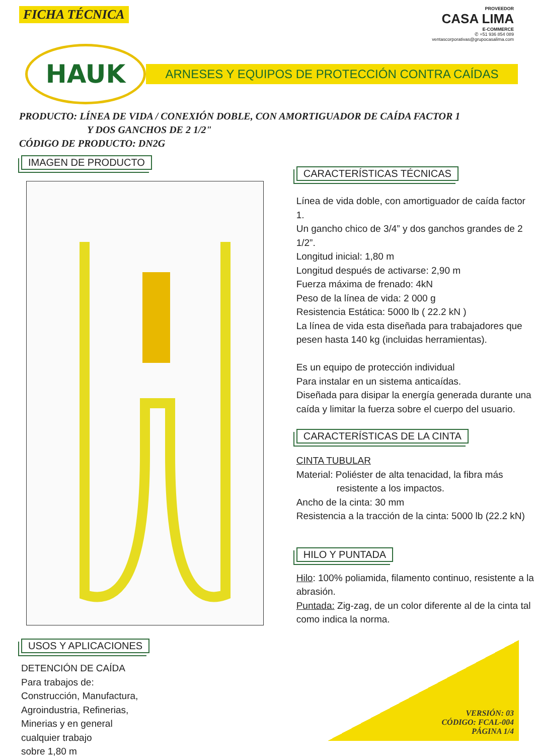FICHA TÉCNICA
PROVEEDOR
CASA LIMA
E-COMMERCE
✆ +51 936 854 089
ventascorporativas@grupocasalima.com
HAUK
ARNESES Y EQUIPOS DE PROTECCIÓN CONTRA CAÍDAS
PRODUCTO: LÍNEA DE VIDA / CONEXIÓN DOBLE, CON AMORTIGUADOR DE CAÍDA FACTOR 1
Y DOS GANCHOS DE 2 1/2"
CÓDIGO DE PRODUCTO: DN2G
IMAGEN DE PRODUCTO
USOS Y APLICACIONES
DETENCIÓN DE CAÍDA
Para trabajos de:
Construcción, Manufactura,
Agroindustria, Refinerias,
Minerias y en general
cualquier trabajo
sobre 1,80 m
CARACTERÍSTICAS TÉCNICAS
Línea de vida doble, con amortiguador de caída factor 1.
Un gancho chico de 3/4” y dos ganchos grandes de 2 1/2”.
Longitud inicial: 1,80 m
Longitud después de activarse: 2,90 m
Fuerza máxima de frenado: 4kN
Peso de la línea de vida: 2 000 g
Resistencia Estática: 5000 lb ( 22.2 kN )
La línea de vida esta diseñada para trabajadores que pesen hasta 140 kg (incluidas herramientas).
Es un equipo de protección individual
Para instalar en un sistema anticaídas.
Diseñada para disipar la energía generada durante una caída y limitar la fuerza sobre el cuerpo del usuario.
CARACTERÍSTICAS DE LA CINTA
CINTA TUBULAR
Material: Poliéster de alta tenacidad, la fibra más
resistente a los impactos.
Ancho de la cinta: 30 mm
Resistencia a la tracción de la cinta: 5000 lb (22.2 kN)
HILO Y PUNTADA
Hilo: 100% poliamida, filamento continuo, resistente a la abrasión.
Puntada: Zig-zag, de un color diferente al de la cinta tal como indica la norma.
VERSIÓN: 03
CÓDIGO: FCAL-004
PÁGINA 1/4